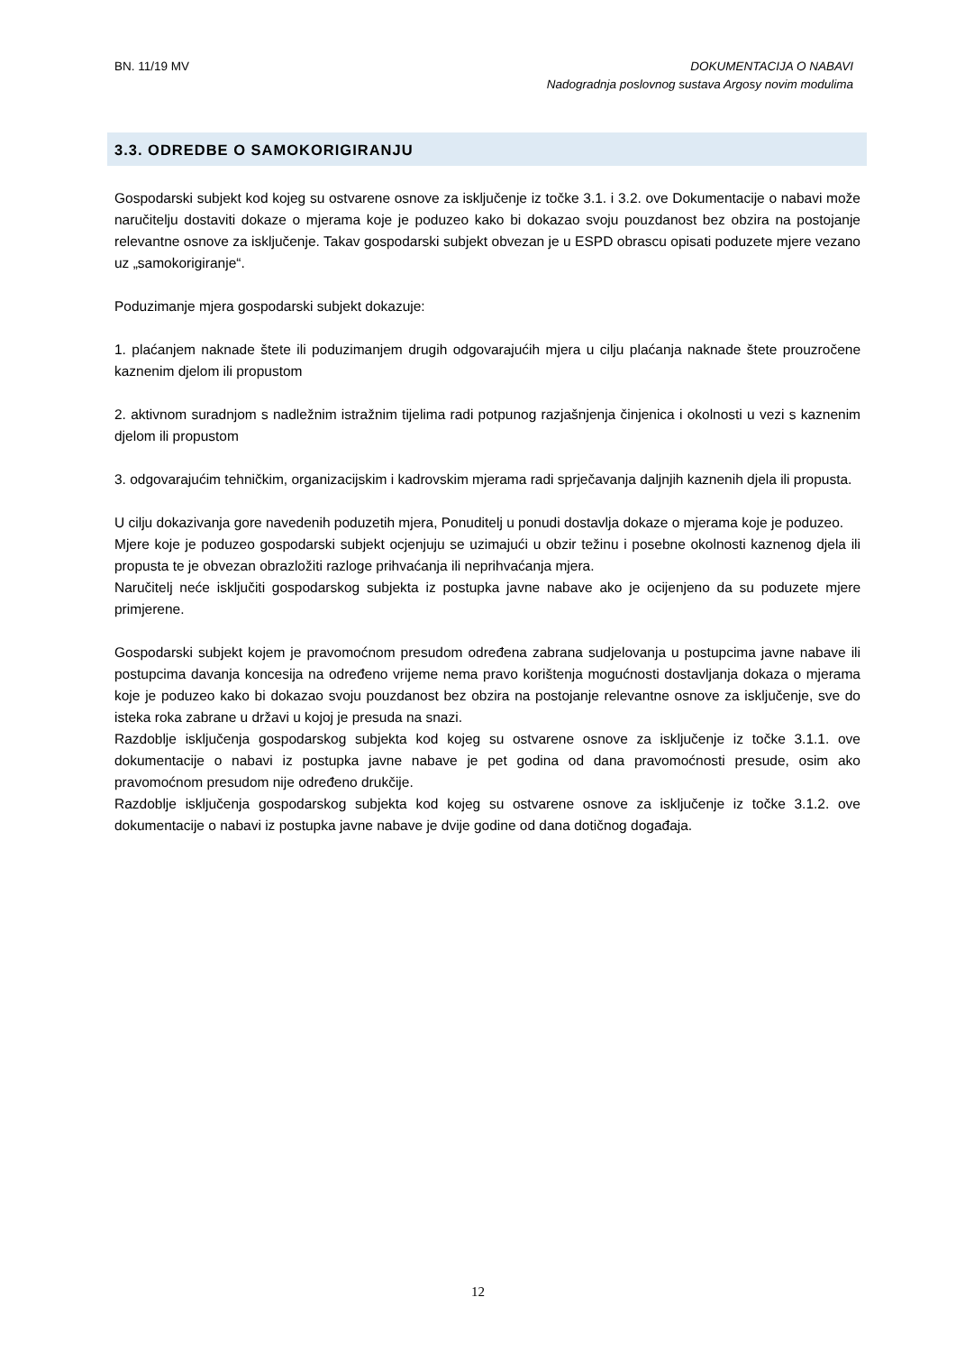BN. 11/19 MV DOKUMENTACIJA O NABAVI
Nadogradnja poslovnog sustava Argosy novim modulima
3.3. ODREDBE O SAMOKORIGIRANJU
Gospodarski subjekt kod kojeg su ostvarene osnove za isključenje iz točke 3.1. i 3.2. ove Dokumentacije o nabavi može naručitelju dostaviti dokaze o mjerama koje je poduzeo kako bi dokazao svoju pouzdanost bez obzira na postojanje relevantne osnove za isključenje. Takav gospodarski subjekt obvezan je u ESPD obrascu opisati poduzete mjere vezano uz „samokorigiranje“.
Poduzimanje mjera gospodarski subjekt dokazuje:
1. plaćanjem naknade štete ili poduzimanjem drugih odgovarajućih mjera u cilju plaćanja naknade štete prouzročene kaznenim djelom ili propustom
2. aktivnom suradnjom s nadležnim istražnim tijelima radi potpunog razjašnjenja činjenica i okolnosti u vezi s kaznenim djelom ili propustom
3. odgovarajućim tehničkim, organizacijskim i kadrovskim mjerama radi sprječavanja daljnjih kaznenih djela ili propusta.
U cilju dokazivanja gore navedenih poduzetih mjera, Ponuditelj u ponudi dostavlja dokaze o mjerama koje je poduzeo.
Mjere koje je poduzeo gospodarski subjekt ocjenjuju se uzimajući u obzir težinu i posebne okolnosti kaznenog djela ili propusta te je obvezan obrazložiti razloge prihvaćanja ili neprihvaćanja mjera.
Naručitelj neće isključiti gospodarskog subjekta iz postupka javne nabave ako je ocijenjeno da su poduzete mjere primjerene.
Gospodarski subjekt kojem je pravomoćnom presudom određena zabrana sudjelovanja u postupcima javne nabave ili postupcima davanja koncesija na određeno vrijeme nema pravo korištenja mogućnosti dostavljanja dokaza o mjerama koje je poduzeo kako bi dokazao svoju pouzdanost bez obzira na postojanje relevantne osnove za isključenje, sve do isteka roka zabrane u državi u kojoj je presuda na snazi.
Razdoblje isključenja gospodarskog subjekta kod kojeg su ostvarene osnove za isključenje iz točke 3.1.1. ove dokumentacije o nabavi iz postupka javne nabave je pet godina od dana pravomoćnosti presude, osim ako pravomoćnom presudom nije određeno drukčije.
Razdoblje isključenja gospodarskog subjekta kod kojeg su ostvarene osnove za isključenje iz točke 3.1.2. ove dokumentacije o nabavi iz postupka javne nabave je dvije godine od dana dotičnog događaja.
12